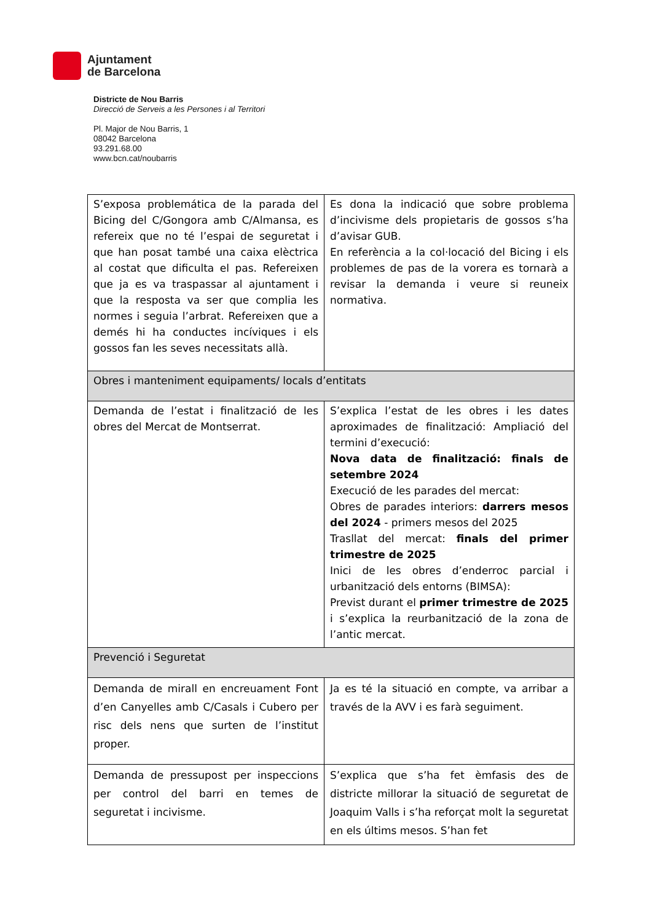Ajuntament
de Barcelona
Districte de Nou Barris
Direcció de Serveis a les Persones i al Territori
Pl. Major de Nou Barris, 1
08042 Barcelona
93.291.68.00
www.bcn.cat/noubarris
| S’exposa problemática de la parada del Bicing del C/Gongora amb C/Almansa, es refereix que no té l’espai de seguretat i que han posat també una caixa elèctrica al costat que dificulta el pas. Refereixen que ja es va traspassar al ajuntament i que la resposta va ser que complia les normes i seguia l’arbrat. Refereixen que a demés hi ha conductes incíviques i els gossos fan les seves necessitats allà. | Es dona la indicació que sobre problema d’incivisme dels propietaris de gossos s’ha d’avisar GUB. En referència a la col·locació del Bicing i els problemes de pas de la vorera es tornarà a revisar la demanda i veure si reuneix normativa. |
| Obres i manteniment equipaments/ locals d’entitats | |
| Demanda de l’estat i finalització de les obres del Mercat de Montserrat. | S’explica l’estat de les obres i les dates aproximades de finalització: Ampliació del termini d’execució: Nova data de finalització: finals de setembre 2024 Execució de les parades del mercat: Obres de parades interiors: darrers mesos del 2024 - primers mesos del 2025 Trasllat del mercat: finals del primer trimestre de 2025 Inici de les obres d’enderroc parcial i urbanització dels entorns (BIMSA): Previst durant el primer trimestre de 2025 i s’explica la reurbanització de la zona de l’antic mercat. |
| Prevenció i Seguretat | |
| Demanda de mirall en encreuament Font d’en Canyelles amb C/Casals i Cubero per risc dels nens que surten de l’institut proper. | Ja es té la situació en compte, va arribar a través de la AVV i es farà seguiment. |
| Demanda de pressupost per inspeccions per control del barri en temes de seguretat i incivisme. | S’explica que s’ha fet èmfasis des de districte millorar la situació de seguretat de Joaquim Valls i s’ha reforçat molt la seguretat en els últims mesos. S’han fet |